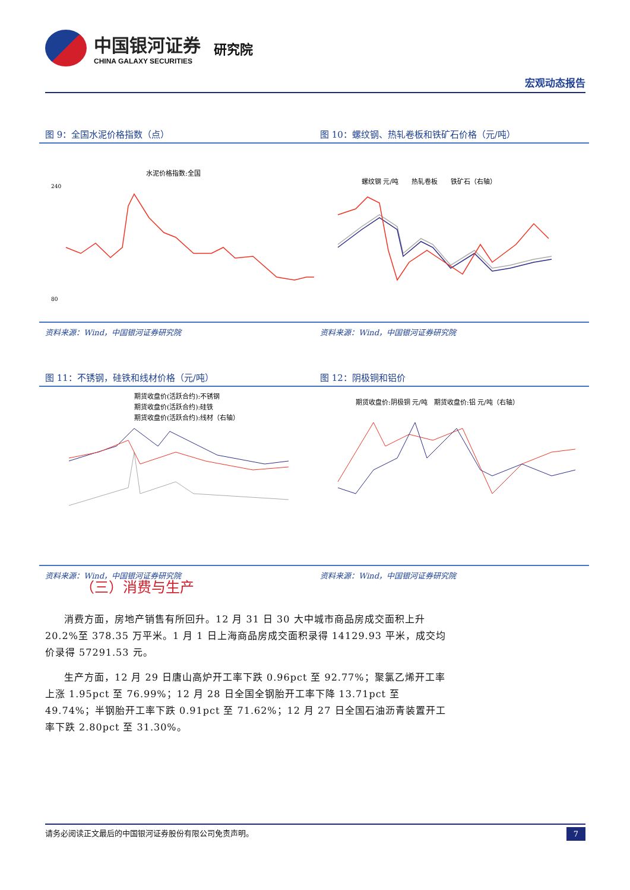中国银河证券
CHINA GALAXY SECURITIES
研究院
宏观动态报告
图 9：全国水泥价格指数（点）
水泥价格指数:全国
240
80
资料来源：Wind，中国银河证券研究院
图 10：螺纹钢、热轧卷板和铁矿石价格（元/吨）
螺纹钢 元/吨　　热轧卷板　　铁矿石（右轴）
资料来源：Wind，中国银河证券研究院
图 11：不锈钢，硅铁和线材价格（元/吨）
期货收盘价(活跃合约):不锈钢
期货收盘价(活跃合约):硅铁
期货收盘价(活跃合约):线材（右轴）
资料来源：Wind，中国银河证券研究院
图 12：阴极铜和铝价
期货收盘价:阴极铜 元/吨　期货收盘价:铝 元/吨（右轴）
资料来源：Wind，中国银河证券研究院
（三）消费与生产
消费方面，房地产销售有所回升。12 月 31 日 30 大中城市商品房成交面积上升 20.2%至 378.35 万平米。1 月 1 日上海商品房成交面积录得 14129.93 平米，成交均价录得 57291.53 元。
生产方面，12 月 29 日唐山高炉开工率下跌 0.96pct 至 92.77%；聚氯乙烯开工率上涨 1.95pct 至 76.99%；12 月 28 日全国全钢胎开工率下降 13.71pct 至 49.74%；半钢胎开工率下跌 0.91pct 至 71.62%；12 月 27 日全国石油沥青装置开工率下跌 2.80pct 至 31.30%。
请务必阅读正文最后的中国银河证券股份有限公司免责声明。 7